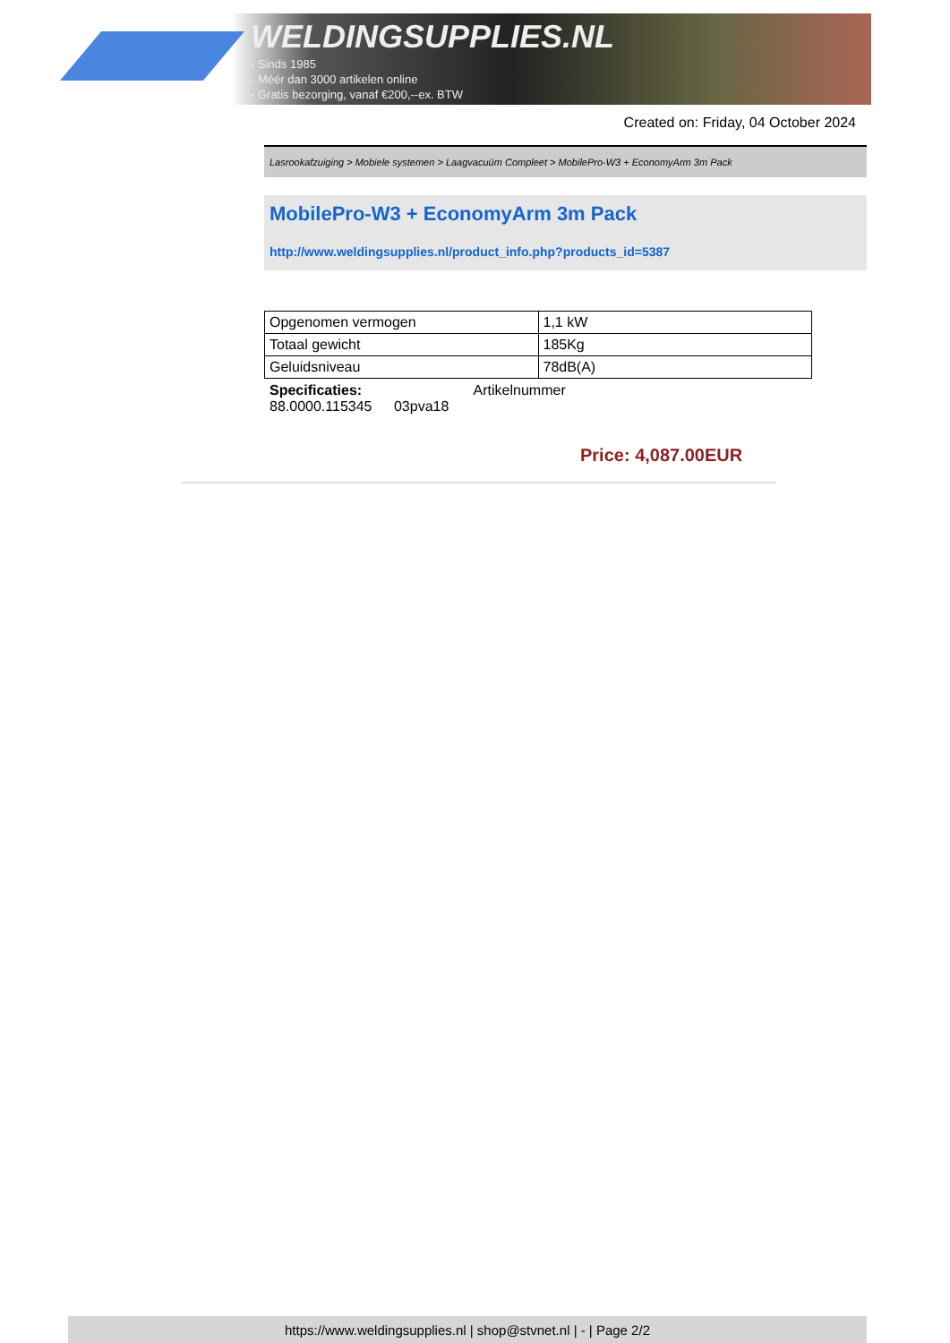WELDINGSUPPLIES.NL
- Sinds 1985
- Méér dan 3000 artikelen online
- Gratis bezorging, vanaf €200,--ex. BTW
Created on: Friday, 04 October 2024
Lasrookafzuiging > Mobiele systemen > Laagvacuüm Compleet > MobilePro-W3 + EconomyArm 3m Pack
MobilePro-W3 + EconomyArm 3m Pack
http://www.weldingsupplies.nl/product_info.php?products_id=5387
| Opgenomen vermogen | 1,1 kW |
| Totaal gewicht | 185Kg |
| Geluidsniveau | 78dB(A) |
Specificaties: Artikelnummer
88.0000.115345 03pva18
Price: 4,087.00EUR
https://www.weldingsupplies.nl | shop@stvnet.nl | - | Page 2/2